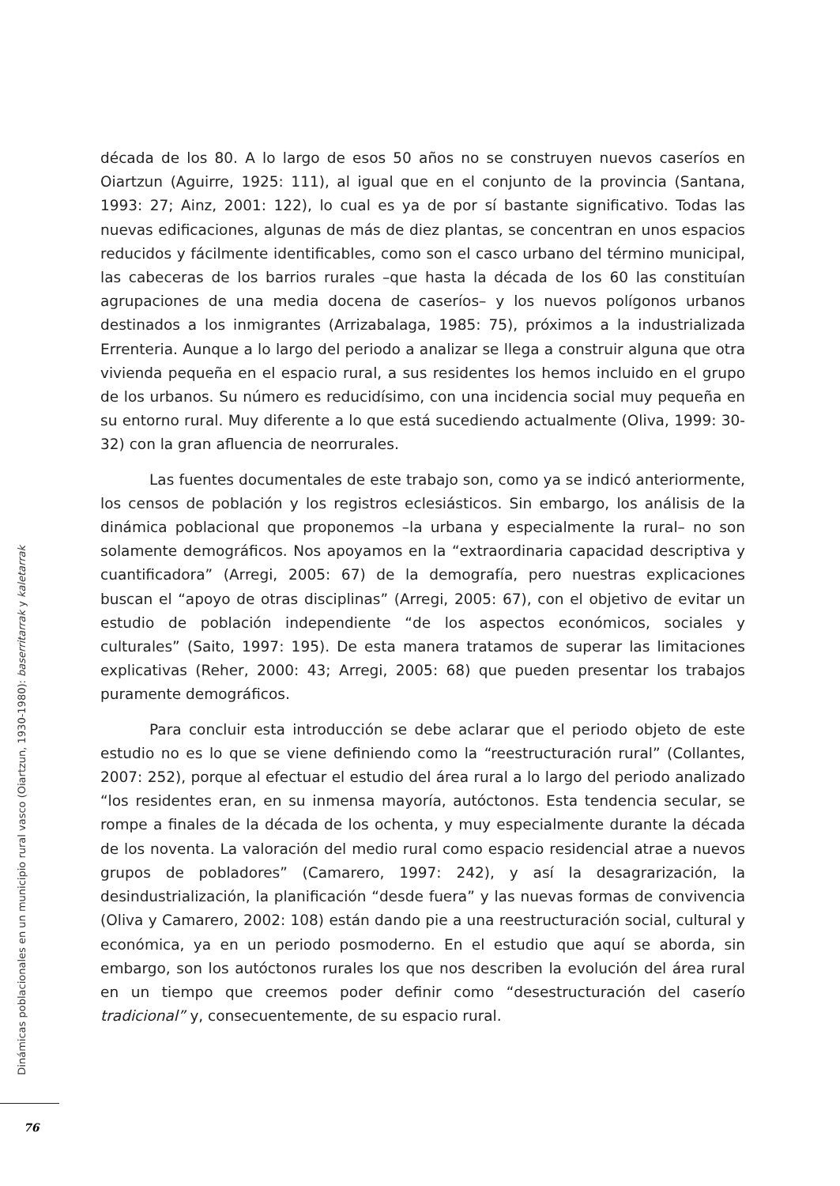década de los 80. A lo largo de esos 50 años no se construyen nuevos caseríos en Oiartzun (Aguirre, 1925: 111), al igual que en el conjunto de la provincia (Santana, 1993: 27; Ainz, 2001: 122), lo cual es ya de por sí bastante significativo. Todas las nuevas edificaciones, algunas de más de diez plantas, se concentran en unos espacios reducidos y fácilmente identificables, como son el casco urbano del término municipal, las cabeceras de los barrios rurales –que hasta la década de los 60 las constituían agrupaciones de una media docena de caseríos– y los nuevos polígonos urbanos destinados a los inmigrantes (Arrizabalaga, 1985: 75), próximos a la industrializada Errenteria. Aunque a lo largo del periodo a analizar se llega a construir alguna que otra vivienda pequeña en el espacio rural, a sus residentes los hemos incluido en el grupo de los urbanos. Su número es reducidísimo, con una incidencia social muy pequeña en su entorno rural. Muy diferente a lo que está sucediendo actualmente (Oliva, 1999: 30-32) con la gran afluencia de neorrurales.
Las fuentes documentales de este trabajo son, como ya se indicó anteriormente, los censos de población y los registros eclesiásticos. Sin embargo, los análisis de la dinámica poblacional que proponemos –la urbana y especialmente la rural– no son solamente demográficos. Nos apoyamos en la “extraordinaria capacidad descriptiva y cuantificadora” (Arregi, 2005: 67) de la demografía, pero nuestras explicaciones buscan el “apoyo de otras disciplinas” (Arregi, 2005: 67), con el objetivo de evitar un estudio de población independiente “de los aspectos económicos, sociales y culturales” (Saito, 1997: 195). De esta manera tratamos de superar las limitaciones explicativas (Reher, 2000: 43; Arregi, 2005: 68) que pueden presentar los trabajos puramente demográficos.
Para concluir esta introducción se debe aclarar que el periodo objeto de este estudio no es lo que se viene definiendo como la “reestructuración rural” (Collantes, 2007: 252), porque al efectuar el estudio del área rural a lo largo del periodo analizado “los residentes eran, en su inmensa mayoría, autóctonos. Esta tendencia secular, se rompe a finales de la década de los ochenta, y muy especialmente durante la década de los noventa. La valoración del medio rural como espacio residencial atrae a nuevos grupos de pobladores” (Camarero, 1997: 242), y así la desagrarización, la desindustrialización, la planificación “desde fuera” y las nuevas formas de convivencia (Oliva y Camarero, 2002: 108) están dando pie a una reestructuración social, cultural y económica, ya en un periodo posmoderno. En el estudio que aquí se aborda, sin embargo, son los autóctonos rurales los que nos describen la evolución del área rural en un tiempo que creemos poder definir como “desestructuración del caserío tradicional” y, consecuentemente, de su espacio rural.
Dinámicas poblacionales en un municipio rural vasco (Oiartzun, 1930-1980): baserritarrak y kaletarrak
76